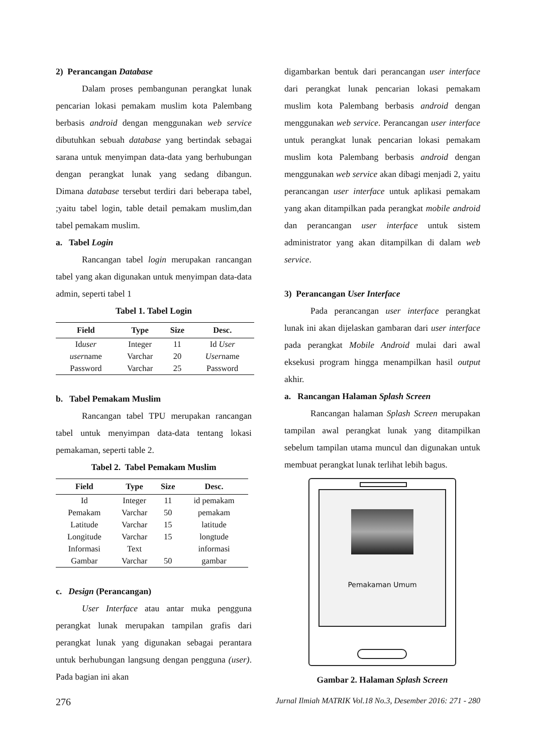2) Perancangan Database
Dalam proses pembangunan perangkat lunak pencarian lokasi pemakam muslim kota Palembang berbasis android dengan menggunakan web service dibutuhkan sebuah database yang bertindak sebagai sarana untuk menyimpan data-data yang berhubungan dengan perangkat lunak yang sedang dibangun. Dimana database tersebut terdiri dari beberapa tabel, ;yaitu tabel login, table detail pemakam muslim,dan tabel pemakam muslim.
a. Tabel Login
Rancangan tabel login merupakan rancangan tabel yang akan digunakan untuk menyimpan data-data admin, seperti tabel 1
Tabel 1. Tabel Login
| Field | Type | Size | Desc. |
| --- | --- | --- | --- |
| Id user | Integer | 11 | Id User |
| user name | Varchar | 20 | User name |
| Password | Varchar | 25 | Password |
b. Tabel Pemakam Muslim
Rancangan tabel TPU merupakan rancangan tabel untuk menyimpan data-data tentang lokasi pemakaman, seperti table 2.
Tabel 2. Tabel Pemakam Muslim
| Field | Type | Size | Desc. |
| --- | --- | --- | --- |
| Id | Integer | 11 | id pemakam |
| Pemakam | Varchar | 50 | pemakam |
| Latitude | Varchar | 15 | latitude |
| Longitude | Varchar | 15 | longtude |
| Informasi | Text | | informasi |
| Gambar | Varchar | 50 | gambar |
c. Design (Perancangan)
User Interface atau antar muka pengguna perangkat lunak merupakan tampilan grafis dari perangkat lunak yang digunakan sebagai perantara untuk berhubungan langsung dengan pengguna (user). Pada bagian ini akan
digambarkan bentuk dari perancangan user interface dari perangkat lunak pencarian lokasi pemakam muslim kota Palembang berbasis android dengan menggunakan web service. Perancangan user interface untuk perangkat lunak pencarian lokasi pemakam muslim kota Palembang berbasis android dengan menggunakan web service akan dibagi menjadi 2, yaitu perancangan user interface untuk aplikasi pemakam yang akan ditampilkan pada perangkat mobile android dan perancangan user interface untuk sistem administrator yang akan ditampilkan di dalam web service.
3) Perancangan User Interface
Pada perancangan user interface perangkat lunak ini akan dijelaskan gambaran dari user interface pada perangkat Mobile Android mulai dari awal eksekusi program hingga menampilkan hasil output akhir.
a. Rancangan Halaman Splash Screen
Rancangan halaman Splash Screen merupakan tampilan awal perangkat lunak yang ditampilkan sebelum tampilan utama muncul dan digunakan untuk membuat perangkat lunak terlihat lebih bagus.
Pemakaman Umum
Gambar 2. Halaman Splash Screen
276 Jurnal Ilmiah MATRIK Vol.18 No.3, Desember 2016: 271 - 280